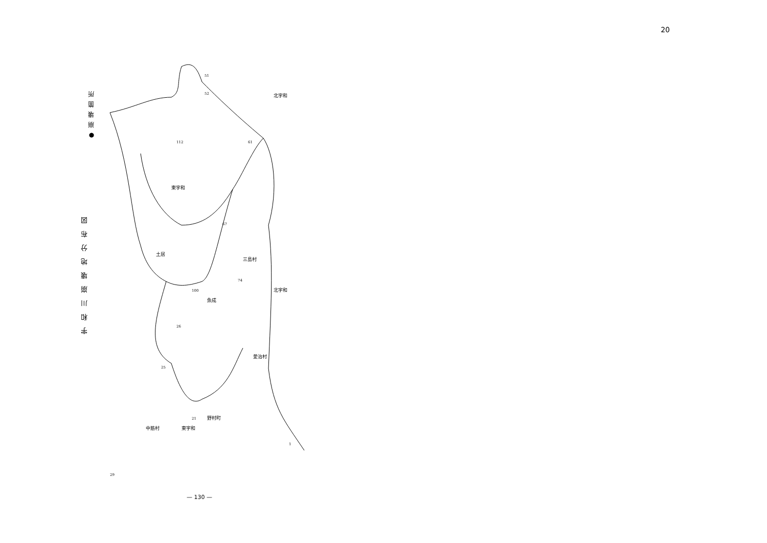20
●崩壊箇所
宇和川崩壊地分布図
51
52
61
112
67
74
100
26
25
21
29
1
北宇和
東宇和
北宇和
東宇和
土居
魚成
愛治村
野村町
三島村
中筋村
— 130 —